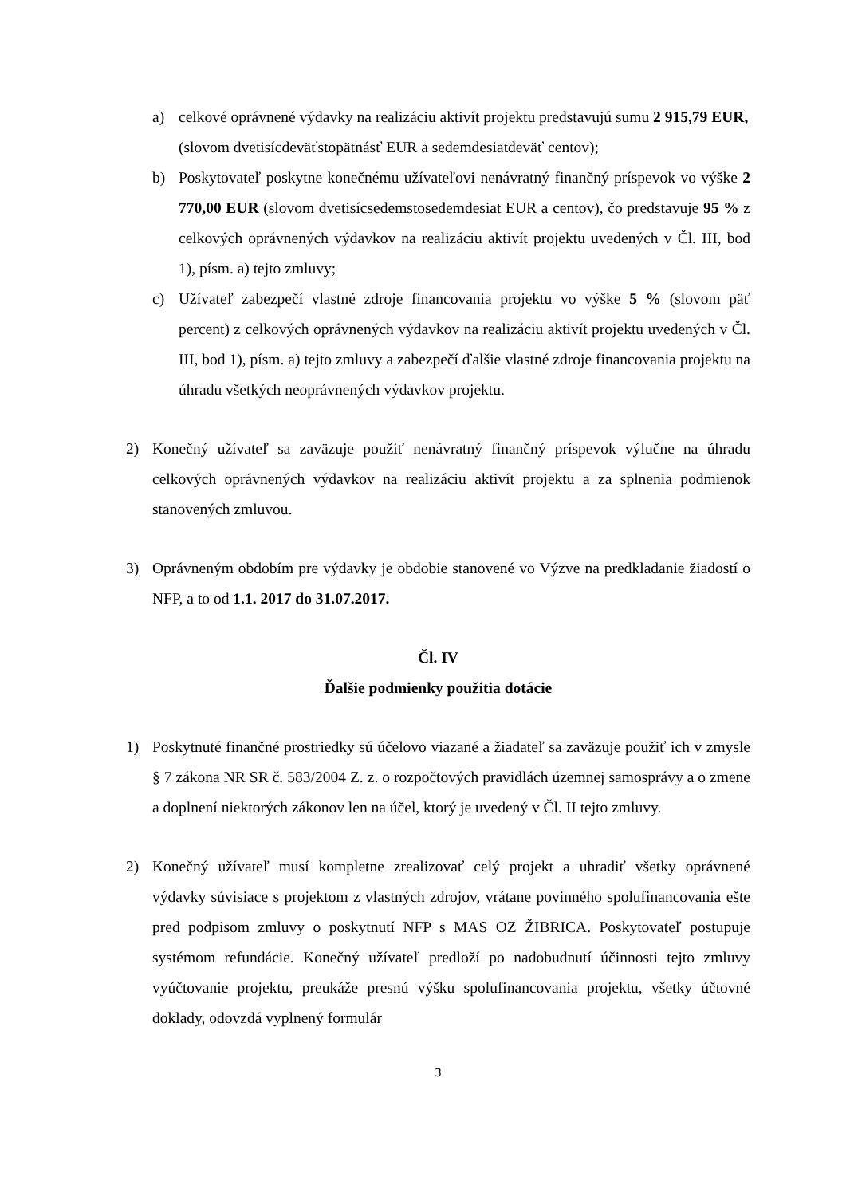a) celkové oprávnené výdavky na realizáciu aktivít projektu predstavujú sumu 2 915,79 EUR,
(slovom dvetisícdeväťstopätnásť EUR a sedemdesiatdeväť centov);
b) Poskytovateľ poskytne konečnému užívateľovi nenávratný finančný príspevok vo výške 2 770,00 EUR (slovom dvetisícsedemstosedemdesiat EUR a centov), čo predstavuje 95 % z celkových oprávnených výdavkov na realizáciu aktivít projektu uvedených v Čl. III, bod 1), písm. a) tejto zmluvy;
c) Užívateľ zabezpečí vlastné zdroje financovania projektu vo výške 5 % (slovom päť percent) z celkových oprávnených výdavkov na realizáciu aktivít projektu uvedených v Čl. III, bod 1), písm. a) tejto zmluvy a zabezpečí ďalšie vlastné zdroje financovania projektu na úhradu všetkých neoprávnených výdavkov projektu.
2) Konečný užívateľ sa zaväzuje použiť nenávratný finančný príspevok výlučne na úhradu celkových oprávnených výdavkov na realizáciu aktivít projektu a za splnenia podmienok stanovených zmluvou.
3) Oprávneným obdobím pre výdavky je obdobie stanovené vo Výzve na predkladanie žiadostí o NFP, a to od 1.1. 2017 do 31.07.2017.
Čl. IV
Ďalšie podmienky použitia dotácie
1) Poskytnuté finančné prostriedky sú účelovo viazané a žiadateľ sa zaväzuje použiť ich v zmysle § 7 zákona NR SR č. 583/2004 Z. z. o rozpočtových pravidlách územnej samosprávy a o zmene a doplnení niektorých zákonov len na účel, ktorý je uvedený v Čl. II tejto zmluvy.
2) Konečný užívateľ musí kompletne zrealizovať celý projekt a uhradiť všetky oprávnené výdavky súvisiace s projektom z vlastných zdrojov, vrátane povinného spolufinancovania ešte pred podpisom zmluvy o poskytnutí NFP s MAS OZ ŽIBRICA. Poskytovateľ postupuje systémom refundácie. Konečný užívateľ predloží po nadobudnutí účinnosti tejto zmluvy vyúčtovanie projektu, preukáže presnú výšku spolufinancovania projektu, všetky účtovné doklady, odovzdá vyplnený formulár
3